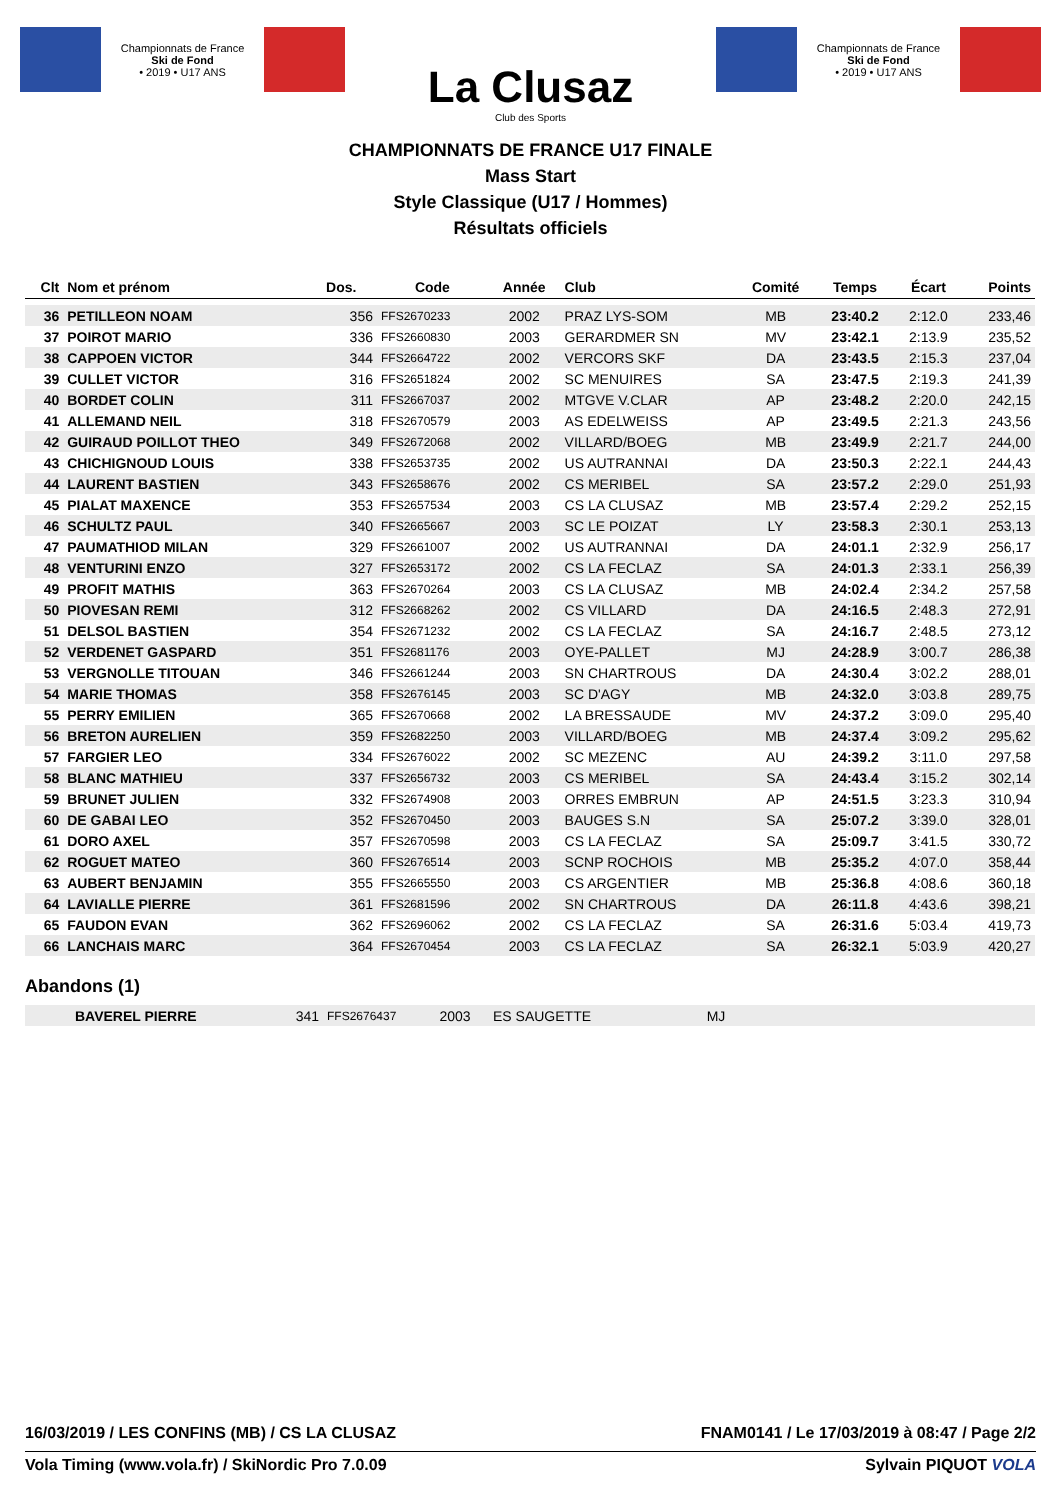Championnats de France
Ski de Fond
• 2019 • U17 ANS
La Clusaz
Club des Sports
Championnats de France
Ski de Fond
• 2019 • U17 ANS
CHAMPIONNATS DE FRANCE U17 FINALE
Mass Start
Style Classique (U17 / Hommes)
Résultats officiels
| Clt | Nom et prénom | Dos. | Code | Année | Club | Comité | Temps | Écart | Points |
| --- | --- | --- | --- | --- | --- | --- | --- | --- | --- |
| 36 | PETILLEON NOAM | 356 | FFS2670233 | 2002 | PRAZ LYS-SOM | MB | 23:40.2 | 2:12.0 | 233,46 |
| 37 | POIROT MARIO | 336 | FFS2660830 | 2003 | GERARDMER SN | MV | 23:42.1 | 2:13.9 | 235,52 |
| 38 | CAPPOEN VICTOR | 344 | FFS2664722 | 2002 | VERCORS SKF | DA | 23:43.5 | 2:15.3 | 237,04 |
| 39 | CULLET VICTOR | 316 | FFS2651824 | 2002 | SC MENUIRES | SA | 23:47.5 | 2:19.3 | 241,39 |
| 40 | BORDET COLIN | 311 | FFS2667037 | 2002 | MTGVE V.CLAR | AP | 23:48.2 | 2:20.0 | 242,15 |
| 41 | ALLEMAND NEIL | 318 | FFS2670579 | 2003 | AS EDELWEISS | AP | 23:49.5 | 2:21.3 | 243,56 |
| 42 | GUIRAUD POILLOT THEO | 349 | FFS2672068 | 2002 | VILLARD/BOEG | MB | 23:49.9 | 2:21.7 | 244,00 |
| 43 | CHICHIGNOUD LOUIS | 338 | FFS2653735 | 2002 | US AUTRANNAI | DA | 23:50.3 | 2:22.1 | 244,43 |
| 44 | LAURENT BASTIEN | 343 | FFS2658676 | 2002 | CS MERIBEL | SA | 23:57.2 | 2:29.0 | 251,93 |
| 45 | PIALAT MAXENCE | 353 | FFS2657534 | 2003 | CS LA CLUSAZ | MB | 23:57.4 | 2:29.2 | 252,15 |
| 46 | SCHULTZ PAUL | 340 | FFS2665667 | 2003 | SC LE POIZAT | LY | 23:58.3 | 2:30.1 | 253,13 |
| 47 | PAUMATHIOD MILAN | 329 | FFS2661007 | 2002 | US AUTRANNAI | DA | 24:01.1 | 2:32.9 | 256,17 |
| 48 | VENTURINI ENZO | 327 | FFS2653172 | 2002 | CS LA FECLAZ | SA | 24:01.3 | 2:33.1 | 256,39 |
| 49 | PROFIT MATHIS | 363 | FFS2670264 | 2003 | CS LA CLUSAZ | MB | 24:02.4 | 2:34.2 | 257,58 |
| 50 | PIOVESAN REMI | 312 | FFS2668262 | 2002 | CS VILLARD | DA | 24:16.5 | 2:48.3 | 272,91 |
| 51 | DELSOL BASTIEN | 354 | FFS2671232 | 2002 | CS LA FECLAZ | SA | 24:16.7 | 2:48.5 | 273,12 |
| 52 | VERDENET GASPARD | 351 | FFS2681176 | 2003 | OYE-PALLET | MJ | 24:28.9 | 3:00.7 | 286,38 |
| 53 | VERGNOLLE TITOUAN | 346 | FFS2661244 | 2003 | SN CHARTROUS | DA | 24:30.4 | 3:02.2 | 288,01 |
| 54 | MARIE THOMAS | 358 | FFS2676145 | 2003 | SC D'AGY | MB | 24:32.0 | 3:03.8 | 289,75 |
| 55 | PERRY EMILIEN | 365 | FFS2670668 | 2002 | LA BRESSAUDE | MV | 24:37.2 | 3:09.0 | 295,40 |
| 56 | BRETON AURELIEN | 359 | FFS2682250 | 2003 | VILLARD/BOEG | MB | 24:37.4 | 3:09.2 | 295,62 |
| 57 | FARGIER LEO | 334 | FFS2676022 | 2002 | SC MEZENC | AU | 24:39.2 | 3:11.0 | 297,58 |
| 58 | BLANC MATHIEU | 337 | FFS2656732 | 2003 | CS MERIBEL | SA | 24:43.4 | 3:15.2 | 302,14 |
| 59 | BRUNET JULIEN | 332 | FFS2674908 | 2003 | ORRES EMBRUN | AP | 24:51.5 | 3:23.3 | 310,94 |
| 60 | DE GABAI LEO | 352 | FFS2670450 | 2003 | BAUGES S.N | SA | 25:07.2 | 3:39.0 | 328,01 |
| 61 | DORO AXEL | 357 | FFS2670598 | 2003 | CS LA FECLAZ | SA | 25:09.7 | 3:41.5 | 330,72 |
| 62 | ROGUET MATEO | 360 | FFS2676514 | 2003 | SCNP ROCHOIS | MB | 25:35.2 | 4:07.0 | 358,44 |
| 63 | AUBERT BENJAMIN | 355 | FFS2665550 | 2003 | CS ARGENTIER | MB | 25:36.8 | 4:08.6 | 360,18 |
| 64 | LAVIALLE PIERRE | 361 | FFS2681596 | 2002 | SN CHARTROUS | DA | 26:11.8 | 4:43.6 | 398,21 |
| 65 | FAUDON EVAN | 362 | FFS2696062 | 2002 | CS LA FECLAZ | SA | 26:31.6 | 5:03.4 | 419,73 |
| 66 | LANCHAIS MARC | 364 | FFS2670454 | 2003 | CS LA FECLAZ | SA | 26:32.1 | 5:03.9 | 420,27 |
Abandons (1)
| | BAVEREL PIERRE | 341 | FFS2676437 | 2003 | ES SAUGETTE | MJ | |
16/03/2019 / LES CONFINS (MB) / CS LA CLUSAZ FNAM0141 / Le 17/03/2019 à 08:47 / Page 2/2
Vola Timing (www.vola.fr) / SkiNordic Pro 7.0.09 Sylvain PIQUOT VOLA